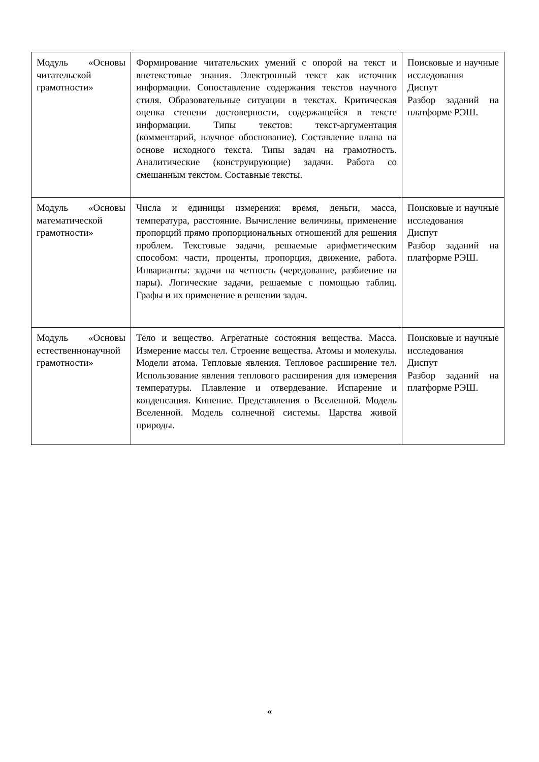| Модуль «Основы читательской грамотности» | Формирование читательских умений с опорой на текст и внетекстовые знания. Электронный текст как источник информации. Сопоставление содержания текстов научного стиля. Образовательные ситуации в текстах. Критическая оценка степени достоверности, содержащейся в тексте информации. Типы текстов: текст-аргументация (комментарий, научное обоснование). Составление плана на основе исходного текста. Типы задач на грамотность. Аналитические (конструирующие) задачи. Работа со смешанным текстом. Составные тексты. | Поисковые и научные исследования Диспут Разбор заданий на платформе РЭШ. |
| Модуль «Основы математической грамотности» | Числа и единицы измерения: время, деньги, масса, температура, расстояние. Вычисление величины, применение пропорций прямо пропорциональных отношений для решения проблем. Текстовые задачи, решаемые арифметическим способом: части, проценты, пропорция, движение, работа. Инварианты: задачи на четность (чередование, разбиение на пары). Логические задачи, решаемые с помощью таблиц. Графы и их применение в решении задач. | Поисковые и научные исследования Диспут Разбор заданий на платформе РЭШ. |
| Модуль «Основы естественнонаучной грамотности» | Тело и вещество. Агрегатные состояния вещества. Масса. Измерение массы тел. Строение вещества. Атомы и молекулы. Модели атома. Тепловые явления. Тепловое расширение тел. Использование явления теплового расширения для измерения температуры. Плавление и отвердевание. Испарение и конденсация. Кипение. Представления о Вселенной. Модель Вселенной. Модель солнечной системы. Царства живой природы. | Поисковые и научные исследования Диспут Разбор заданий на платформе РЭШ. |
«